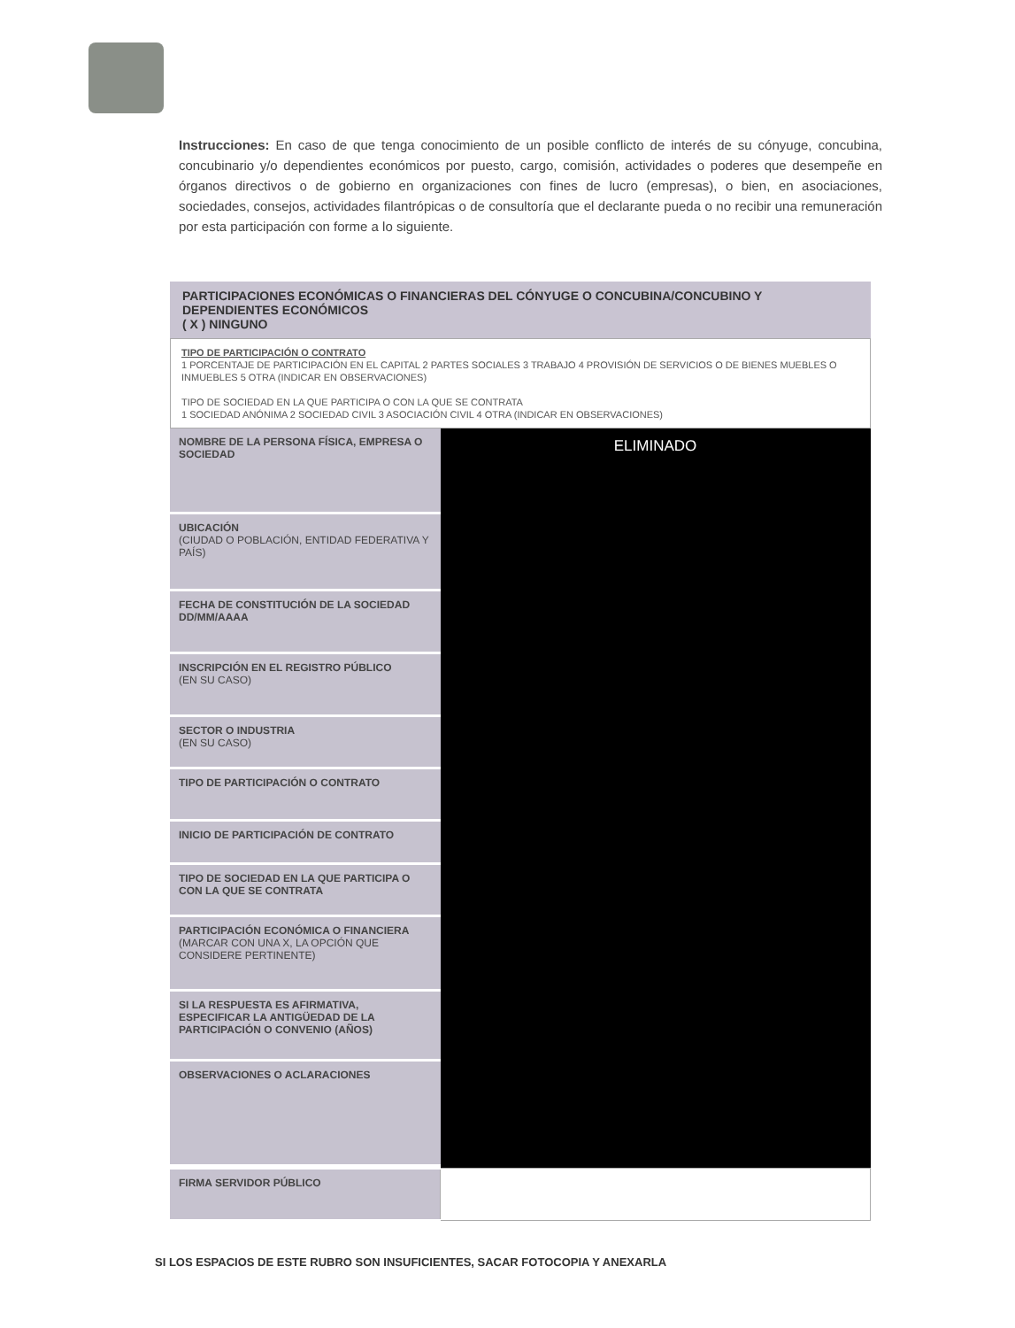Instrucciones: En caso de que tenga conocimiento de un posible conflicto de interés de su cónyuge, concubina, concubinario y/o dependientes económicos por puesto, cargo, comisión, actividades o poderes que desempeñe en órganos directivos o de gobierno en organizaciones con fines de lucro (empresas), o bien, en asociaciones, sociedades, consejos, actividades filantrópicas o de consultoría que el declarante pueda o no recibir una remuneración por esta participación con forme a lo siguiente.
PARTICIPACIONES ECONÓMICAS O FINANCIERAS DEL CÓNYUGE O CONCUBINA/CONCUBINO Y DEPENDIENTES ECONÓMICOS
( X ) NINGUNO
TIPO DE PARTICIPACIÓN O CONTRATO
1 PORCENTAJE DE PARTICIPACIÓN EN EL CAPITAL 2 PARTES SOCIALES 3 TRABAJO 4 PROVISIÓN DE SERVICIOS O DE BIENES MUEBLES O INMUEBLES 5 OTRA (INDICAR EN OBSERVACIONES)
TIPO DE SOCIEDAD EN LA QUE PARTICIPA O CON LA QUE SE CONTRATA
1 SOCIEDAD ANÓNIMA 2 SOCIEDAD CIVIL 3 ASOCIACIÓN CIVIL 4 OTRA (INDICAR EN OBSERVACIONES)
| NOMBRE DE LA PERSONA FÍSICA, EMPRESA O SOCIEDAD | ELIMINADO |
| UBICACIÓN (CIUDAD O POBLACIÓN, ENTIDAD FEDERATIVA Y PAÍS) | |
| FECHA DE CONSTITUCIÓN DE LA SOCIEDAD DD/MM/AAAA | |
| INSCRIPCIÓN EN EL REGISTRO PÚBLICO (EN SU CASO) | |
| SECTOR O INDUSTRIA (EN SU CASO) | |
| TIPO DE PARTICIPACIÓN O CONTRATO | |
| INICIO DE PARTICIPACIÓN DE CONTRATO | |
| TIPO DE SOCIEDAD EN LA QUE PARTICIPA O CON LA QUE SE CONTRATA | |
| PARTICIPACIÓN ECONÓMICA O FINANCIERA (MARCAR CON UNA X, LA OPCIÓN QUE CONSIDERE PERTINENTE) | |
| SI LA RESPUESTA ES AFIRMATIVA, ESPECIFICAR LA ANTIGÜEDAD DE LA PARTICIPACIÓN O CONVENIO (AÑOS) | |
| OBSERVACIONES O ACLARACIONES | |
| FIRMA SERVIDOR PÚBLICO | |
SI LOS ESPACIOS DE ESTE RUBRO SON INSUFICIENTES, SACAR FOTOCOPIA Y ANEXARLA